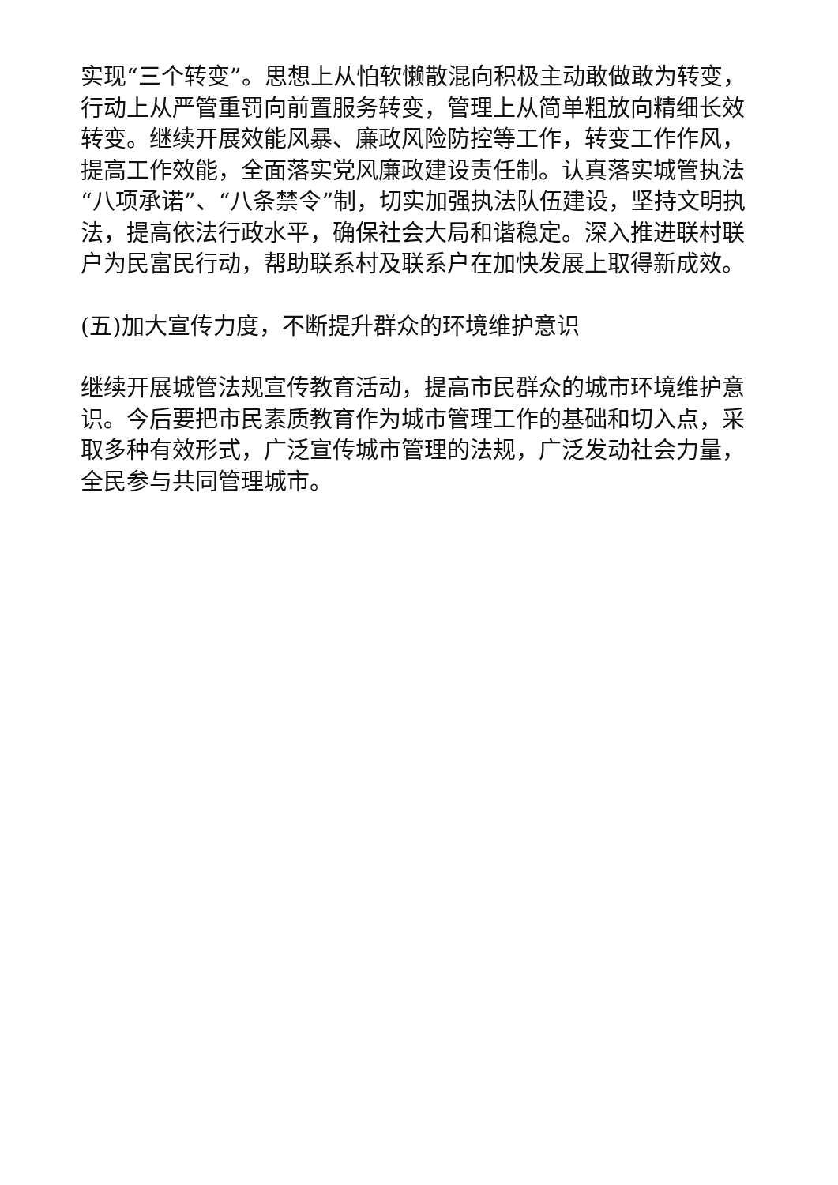实现“三个转变”。思想上从怕软懒散混向积极主动敢做敢为转变，行动上从严管重罚向前置服务转变，管理上从简单粗放向精细长效转变。继续开展效能风暴、廉政风险防控等工作，转变工作作风，提高工作效能，全面落实党风廉政建设责任制。认真落实城管执法“八项承诺”、“八条禁令”制，切实加强执法队伍建设，坚持文明执法，提高依法行政水平，确保社会大局和谐稳定。深入推进联村联户为民富民行动，帮助联系村及联系户在加快发展上取得新成效。
(五)加大宣传力度，不断提升群众的环境维护意识
继续开展城管法规宣传教育活动，提高市民群众的城市环境维护意识。今后要把市民素质教育作为城市管理工作的基础和切入点，采取多种有效形式，广泛宣传城市管理的法规，广泛发动社会力量，全民参与共同管理城市。